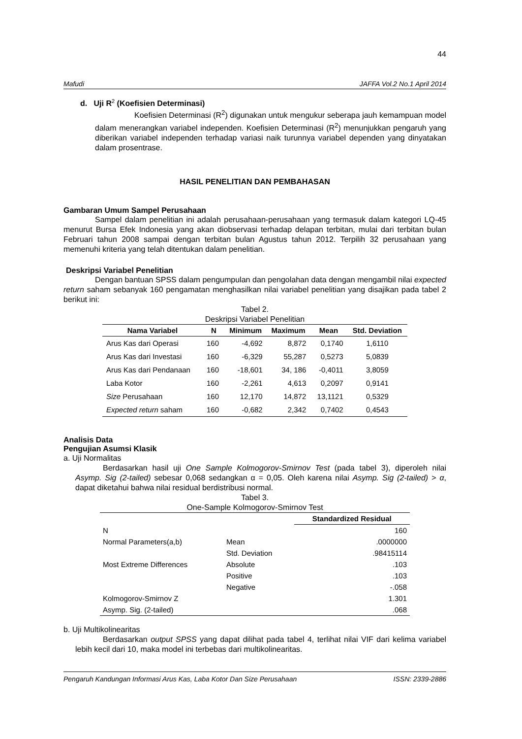44
Mafudi JAFFA Vol.2 No.1 April 2014
d. Uji R<sup>2</sup> (Koefisien Determinasi)
Koefisien Determinasi (R<sup>2</sup>) digunakan untuk mengukur seberapa jauh kemampuan model dalam menerangkan variabel independen. Koefisien Determinasi (R<sup>2</sup>) menunjukkan pengaruh yang diberikan variabel independen terhadap variasi naik turunnya variabel dependen yang dinyatakan dalam prosentrase.
HASIL PENELITIAN DAN PEMBAHASAN
Gambaran Umum Sampel Perusahaan
Sampel dalam penelitian ini adalah perusahaan-perusahaan yang termasuk dalam kategori LQ-45 menurut Bursa Efek Indonesia yang akan diobservasi terhadap delapan terbitan, mulai dari terbitan bulan Februari tahun 2008 sampai dengan terbitan bulan Agustus tahun 2012. Terpilih 32 perusahaan yang memenuhi kriteria yang telah ditentukan dalam penelitian.
Deskripsi Variabel Penelitian
Dengan bantuan SPSS dalam pengumpulan dan pengolahan data dengan mengambil nilai expected return saham sebanyak 160 pengamatan menghasilkan nilai variabel penelitian yang disajikan pada tabel 2 berikut ini:
Tabel 2.
Deskripsi Variabel Penelitian
| Nama Variabel | N | Minimum | Maximum | Mean | Std. Deviation |
| --- | --- | --- | --- | --- | --- |
| Arus Kas dari Operasi | 160 | -4,692 | 8,872 | 0,1740 | 1,6110 |
| Arus Kas dari Investasi | 160 | -6,329 | 55,287 | 0,5273 | 5,0839 |
| Arus Kas dari Pendanaan | 160 | -18,601 | 34, 186 | -0,4011 | 3,8059 |
| Laba Kotor | 160 | -2,261 | 4,613 | 0,2097 | 0,9141 |
| Size Perusahaan | 160 | 12,170 | 14,872 | 13,1121 | 0,5329 |
| Expected return saham | 160 | -0,682 | 2,342 | 0,7402 | 0,4543 |
Analisis Data
Pengujian Asumsi Klasik
a. Uji Normalitas
Berdasarkan hasil uji One Sample Kolmogorov-Smirnov Test (pada tabel 3), diperoleh nilai Asymp. Sig (2-tailed) sebesar 0,068 sedangkan α = 0,05. Oleh karena nilai Asymp. Sig (2-tailed) > α, dapat diketahui bahwa nilai residual berdistribusi normal.
Tabel 3.
One-Sample Kolmogorov-Smirnov Test
| | | Standardized Residual |
| --- | --- | --- |
| N | | 160 |
| Normal Parameters(a,b) | Mean | .0000000 |
| | Std. Deviation | .98415114 |
| Most Extreme Differences | Absolute | .103 |
| | Positive | .103 |
| | Negative | -.058 |
| Kolmogorov-Smirnov Z | | 1.301 |
| Asymp. Sig. (2-tailed) | | .068 |
b. Uji Multikolinearitas
Berdasarkan output SPSS yang dapat dilihat pada tabel 4, terlihat nilai VIF dari kelima variabel lebih kecil dari 10, maka model ini terbebas dari multikolinearitas.
Pengaruh Kandungan Informasi Arus Kas, Laba Kotor Dan Size Perusahaan ISSN: 2339-2886